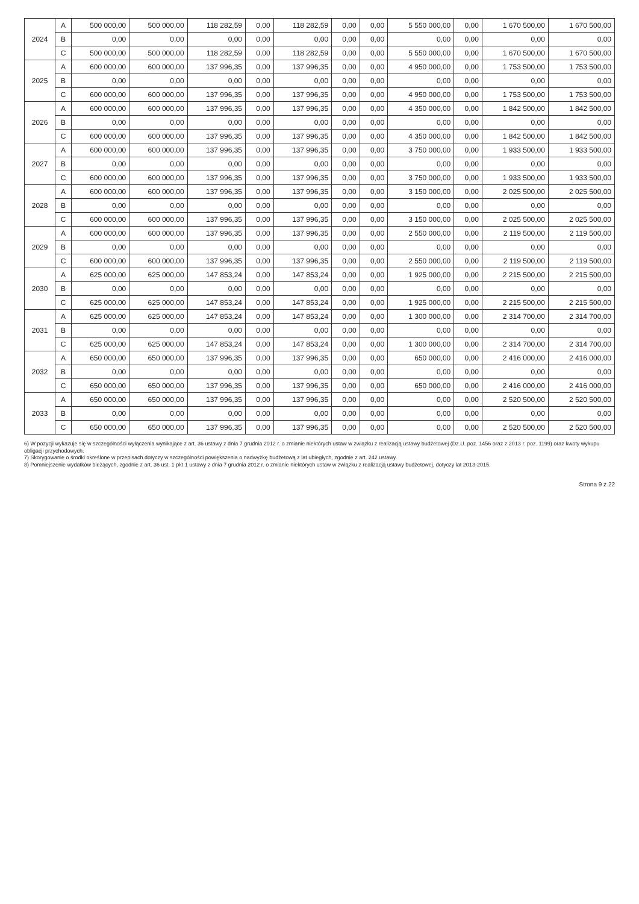| 2024 | A | 500 000,00 | 500 000,00 | 118 282,59 | 0,00 | 118 282,59 | 0,00 | 0,00 | 5 550 000,00 | 0,00 | 1 670 500,00 | 1 670 500,00 |
| | B | 0,00 | 0,00 | 0,00 | 0,00 | 0,00 | 0,00 | 0,00 | 0,00 | 0,00 | 0,00 | 0,00 |
| | C | 500 000,00 | 500 000,00 | 118 282,59 | 0,00 | 118 282,59 | 0,00 | 0,00 | 5 550 000,00 | 0,00 | 1 670 500,00 | 1 670 500,00 |
| 2025 | A | 600 000,00 | 600 000,00 | 137 996,35 | 0,00 | 137 996,35 | 0,00 | 0,00 | 4 950 000,00 | 0,00 | 1 753 500,00 | 1 753 500,00 |
| | B | 0,00 | 0,00 | 0,00 | 0,00 | 0,00 | 0,00 | 0,00 | 0,00 | 0,00 | 0,00 | 0,00 |
| | C | 600 000,00 | 600 000,00 | 137 996,35 | 0,00 | 137 996,35 | 0,00 | 0,00 | 4 950 000,00 | 0,00 | 1 753 500,00 | 1 753 500,00 |
| 2026 | A | 600 000,00 | 600 000,00 | 137 996,35 | 0,00 | 137 996,35 | 0,00 | 0,00 | 4 350 000,00 | 0,00 | 1 842 500,00 | 1 842 500,00 |
| | B | 0,00 | 0,00 | 0,00 | 0,00 | 0,00 | 0,00 | 0,00 | 0,00 | 0,00 | 0,00 | 0,00 |
| | C | 600 000,00 | 600 000,00 | 137 996,35 | 0,00 | 137 996,35 | 0,00 | 0,00 | 4 350 000,00 | 0,00 | 1 842 500,00 | 1 842 500,00 |
| 2027 | A | 600 000,00 | 600 000,00 | 137 996,35 | 0,00 | 137 996,35 | 0,00 | 0,00 | 3 750 000,00 | 0,00 | 1 933 500,00 | 1 933 500,00 |
| | B | 0,00 | 0,00 | 0,00 | 0,00 | 0,00 | 0,00 | 0,00 | 0,00 | 0,00 | 0,00 | 0,00 |
| | C | 600 000,00 | 600 000,00 | 137 996,35 | 0,00 | 137 996,35 | 0,00 | 0,00 | 3 750 000,00 | 0,00 | 1 933 500,00 | 1 933 500,00 |
| 2028 | A | 600 000,00 | 600 000,00 | 137 996,35 | 0,00 | 137 996,35 | 0,00 | 0,00 | 3 150 000,00 | 0,00 | 2 025 500,00 | 2 025 500,00 |
| | B | 0,00 | 0,00 | 0,00 | 0,00 | 0,00 | 0,00 | 0,00 | 0,00 | 0,00 | 0,00 | 0,00 |
| | C | 600 000,00 | 600 000,00 | 137 996,35 | 0,00 | 137 996,35 | 0,00 | 0,00 | 3 150 000,00 | 0,00 | 2 025 500,00 | 2 025 500,00 |
| 2029 | A | 600 000,00 | 600 000,00 | 137 996,35 | 0,00 | 137 996,35 | 0,00 | 0,00 | 2 550 000,00 | 0,00 | 2 119 500,00 | 2 119 500,00 |
| | B | 0,00 | 0,00 | 0,00 | 0,00 | 0,00 | 0,00 | 0,00 | 0,00 | 0,00 | 0,00 | 0,00 |
| | C | 600 000,00 | 600 000,00 | 137 996,35 | 0,00 | 137 996,35 | 0,00 | 0,00 | 2 550 000,00 | 0,00 | 2 119 500,00 | 2 119 500,00 |
| 2030 | A | 625 000,00 | 625 000,00 | 147 853,24 | 0,00 | 147 853,24 | 0,00 | 0,00 | 1 925 000,00 | 0,00 | 2 215 500,00 | 2 215 500,00 |
| | B | 0,00 | 0,00 | 0,00 | 0,00 | 0,00 | 0,00 | 0,00 | 0,00 | 0,00 | 0,00 | 0,00 |
| | C | 625 000,00 | 625 000,00 | 147 853,24 | 0,00 | 147 853,24 | 0,00 | 0,00 | 1 925 000,00 | 0,00 | 2 215 500,00 | 2 215 500,00 |
| 2031 | A | 625 000,00 | 625 000,00 | 147 853,24 | 0,00 | 147 853,24 | 0,00 | 0,00 | 1 300 000,00 | 0,00 | 2 314 700,00 | 2 314 700,00 |
| | B | 0,00 | 0,00 | 0,00 | 0,00 | 0,00 | 0,00 | 0,00 | 0,00 | 0,00 | 0,00 | 0,00 |
| | C | 625 000,00 | 625 000,00 | 147 853,24 | 0,00 | 147 853,24 | 0,00 | 0,00 | 1 300 000,00 | 0,00 | 2 314 700,00 | 2 314 700,00 |
| 2032 | A | 650 000,00 | 650 000,00 | 137 996,35 | 0,00 | 137 996,35 | 0,00 | 0,00 | 650 000,00 | 0,00 | 2 416 000,00 | 2 416 000,00 |
| | B | 0,00 | 0,00 | 0,00 | 0,00 | 0,00 | 0,00 | 0,00 | 0,00 | 0,00 | 0,00 | 0,00 |
| | C | 650 000,00 | 650 000,00 | 137 996,35 | 0,00 | 137 996,35 | 0,00 | 0,00 | 650 000,00 | 0,00 | 2 416 000,00 | 2 416 000,00 |
| 2033 | A | 650 000,00 | 650 000,00 | 137 996,35 | 0,00 | 137 996,35 | 0,00 | 0,00 | 0,00 | 0,00 | 2 520 500,00 | 2 520 500,00 |
| | B | 0,00 | 0,00 | 0,00 | 0,00 | 0,00 | 0,00 | 0,00 | 0,00 | 0,00 | 0,00 | 0,00 |
| | C | 650 000,00 | 650 000,00 | 137 996,35 | 0,00 | 137 996,35 | 0,00 | 0,00 | 0,00 | 0,00 | 2 520 500,00 | 2 520 500,00 |
6) W pozycji wykazuje się w szczególności wyłączenia wynikające z art. 36 ustawy z dnia 7 grudnia 2012 r. o zmianie niektórych ustaw w związku z realizacją ustawy budżetowej (Dz.U. poz. 1456 oraz z 2013 r. poz. 1199) oraz kwoty wykupu obligacji przychodowych.
7) Skorygowanie o środki określone w przepisach dotyczy w szczególności powiększenia o nadwyżkę budżetową z lat ubiegłych, zgodnie z art. 242 ustawy.
8) Pomniejszenie wydatków bieżących, zgodnie z art. 36 ust. 1 pkt 1 ustawy z dnia 7 grudnia 2012 r. o zmianie niektórych ustaw w związku z realizacją ustawy budżetowej, dotyczy lat 2013-2015.
Strona 9 z 22